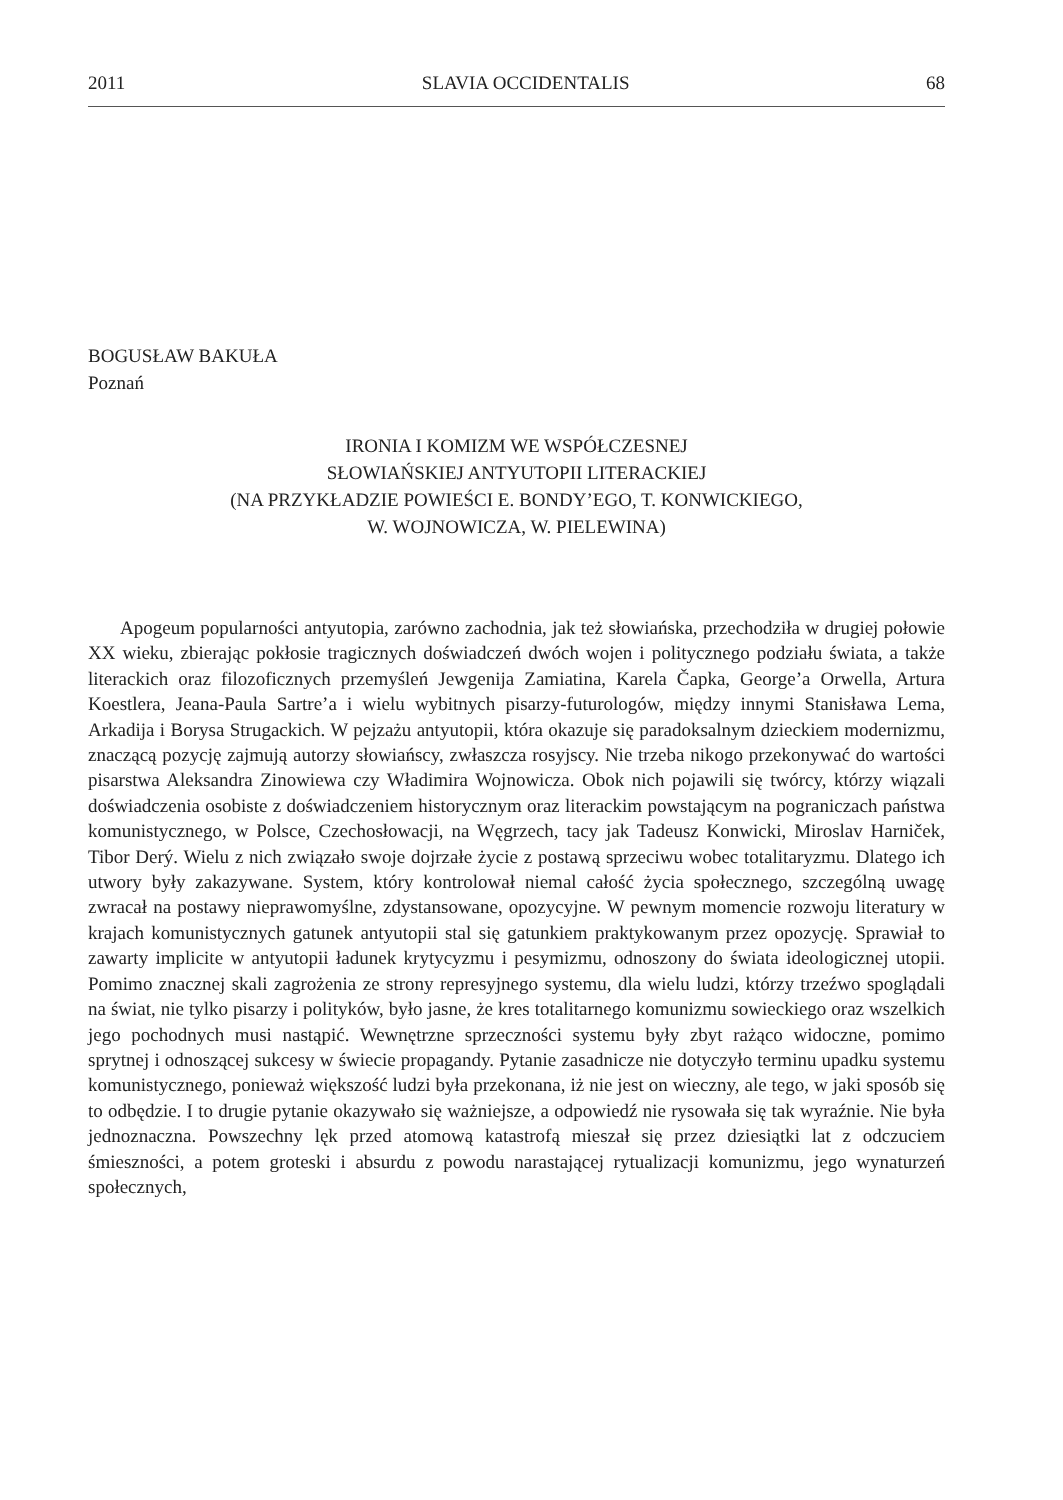2011 SLAVIA OCCIDENTALIS 68
BOGUSŁAW BAKUŁA
Poznań
IRONIA I KOMIZM WE WSPÓŁCZESNEJ
SŁOWIAŃSKIEJ ANTYUTOPII LITERACKIEJ
(NA PRZYKŁADZIE POWIEŚCI E. BONDY’EGO, T. KONWICKIEGO,
W. WOJNOWICZA, W. PIELEWINA)
Apogeum popularności antyutopia, zarówno zachodnia, jak też słowiańska, przechodziła w drugiej połowie XX wieku, zbierając pokłosie tragicznych doświadczeń dwóch wojen i politycznego podziału świata, a także literackich oraz filozoficznych przemyśleń Jewgenija Zamiatina, Karela Čapka, George’a Orwella, Artura Koestlera, Jeana-Paula Sartre’a i wielu wybitnych pisarzy-futurologów, między innymi Stanisława Lema, Arkadija i Borysa Strugackich. W pejzażu antyutopii, która okazuje się paradoksalnym dzieckiem modernizmu, znaczącą pozycję zajmują autorzy słowiańscy, zwłaszcza rosyjscy. Nie trzeba nikogo przekonywać do wartości pisarstwa Aleksandra Zinowiewa czy Władimira Wojnowicza. Obok nich pojawili się twórcy, którzy wiązali doświadczenia osobiste z doświadczeniem historycznym oraz literackim powstającym na pograniczach państwa komunistycznego, w Polsce, Czechosłowacji, na Węgrzech, tacy jak Tadeusz Konwicki, Miroslav Harniček, Tibor Derý. Wielu z nich związało swoje dojrzałe życie z postawą sprzeciwu wobec totalitaryzmu. Dlatego ich utwory były zakazywane. System, który kontrolował niemal całość życia społecznego, szczególną uwagę zwracał na postawy nieprawomyślne, zdystansowane, opozycyjne. W pewnym momencie rozwoju literatury w krajach komunistycznych gatunek antyutopii stal się gatunkiem praktykowanym przez opozycję. Sprawiał to zawarty implicite w antyutopii ładunek krytycyzmu i pesymizmu, odnoszony do świata ideologicznej utopii. Pomimo znacznej skali zagrożenia ze strony represyjnego systemu, dla wielu ludzi, którzy trzeźwo spoglądali na świat, nie tylko pisarzy i polityków, było jasne, że kres totalitarnego komunizmu sowieckiego oraz wszelkich jego pochodnych musi nastąpić. Wewnętrzne sprzeczności systemu były zbyt rażąco widoczne, pomimo sprytnej i odnoszącej sukcesy w świecie propagandy. Pytanie zasadnicze nie dotyczyło terminu upadku systemu komunistycznego, ponieważ większość ludzi była przekonana, iż nie jest on wieczny, ale tego, w jaki sposób się to odbędzie. I to drugie pytanie okazywało się ważniejsze, a odpowiedź nie rysowała się tak wyraźnie. Nie była jednoznaczna. Powszechny lęk przed atomową katastrofą mieszał się przez dziesiątki lat z odczuciem śmieszności, a potem groteski i absurdu z powodu narastającej rytualizacji komunizmu, jego wynaturzeń społecznych,